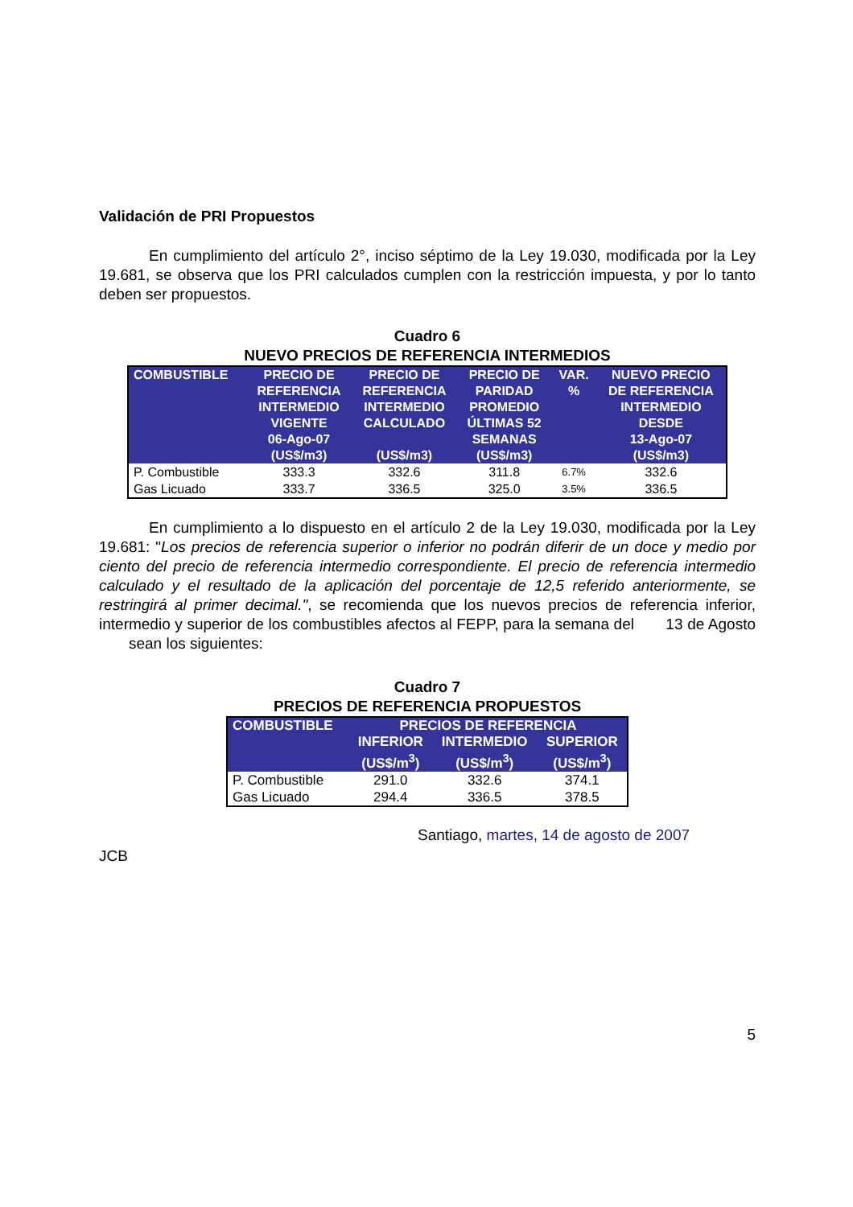Validación de PRI Propuestos
En cumplimiento del artículo 2°, inciso séptimo de la Ley 19.030, modificada por la Ley 19.681, se observa que los PRI calculados cumplen con la restricción impuesta, y por lo tanto deben ser propuestos.
Cuadro 6
NUEVO PRECIOS DE REFERENCIA INTERMEDIOS
| COMBUSTIBLE | PRECIO DE REFERENCIA INTERMEDIO VIGENTE 06-Ago-07 (US$/m3) | PRECIO DE REFERENCIA INTERMEDIO CALCULADO (US$/m3) | PRECIO DE PARIDAD PROMEDIO ÚLTIMAS 52 SEMANAS (US$/m3) | VAR. % | NUEVO PRECIO DE REFERENCIA INTERMEDIO DESDE 13-Ago-07 (US$/m3) |
| --- | --- | --- | --- | --- | --- |
| P. Combustible | 333.3 | 332.6 | 311.8 | 6.7% | 332.6 |
| Gas Licuado | 333.7 | 336.5 | 325.0 | 3.5% | 336.5 |
En cumplimiento a lo dispuesto en el artículo 2 de la Ley 19.030, modificada por la Ley 19.681: "Los precios de referencia superior o inferior no podrán diferir de un doce y medio por ciento del precio de referencia intermedio correspondiente. El precio de referencia intermedio calculado y el resultado de la aplicación del porcentaje de 12,5 referido anteriormente, se restringirá al primer decimal.", se recomienda que los nuevos precios de referencia inferior, intermedio y superior de los combustibles afectos al FEPP, para la semana del 13 de Agosto sean los siguientes:
Cuadro 7
PRECIOS DE REFERENCIA PROPUESTOS
| COMBUSTIBLE | PRECIOS DE REFERENCIA | | |
| --- | --- | --- | --- |
| | INFERIOR | INTERMEDIO | SUPERIOR |
| | (US$/m<sup>3</sup>) | (US$/m<sup>3</sup>) | (US$/m<sup>3</sup>) |
| P. Combustible | 291.0 | 332.6 | 374.1 |
| Gas Licuado | 294.4 | 336.5 | 378.5 |
Santiago, martes, 14 de agosto de 2007
JCB
5